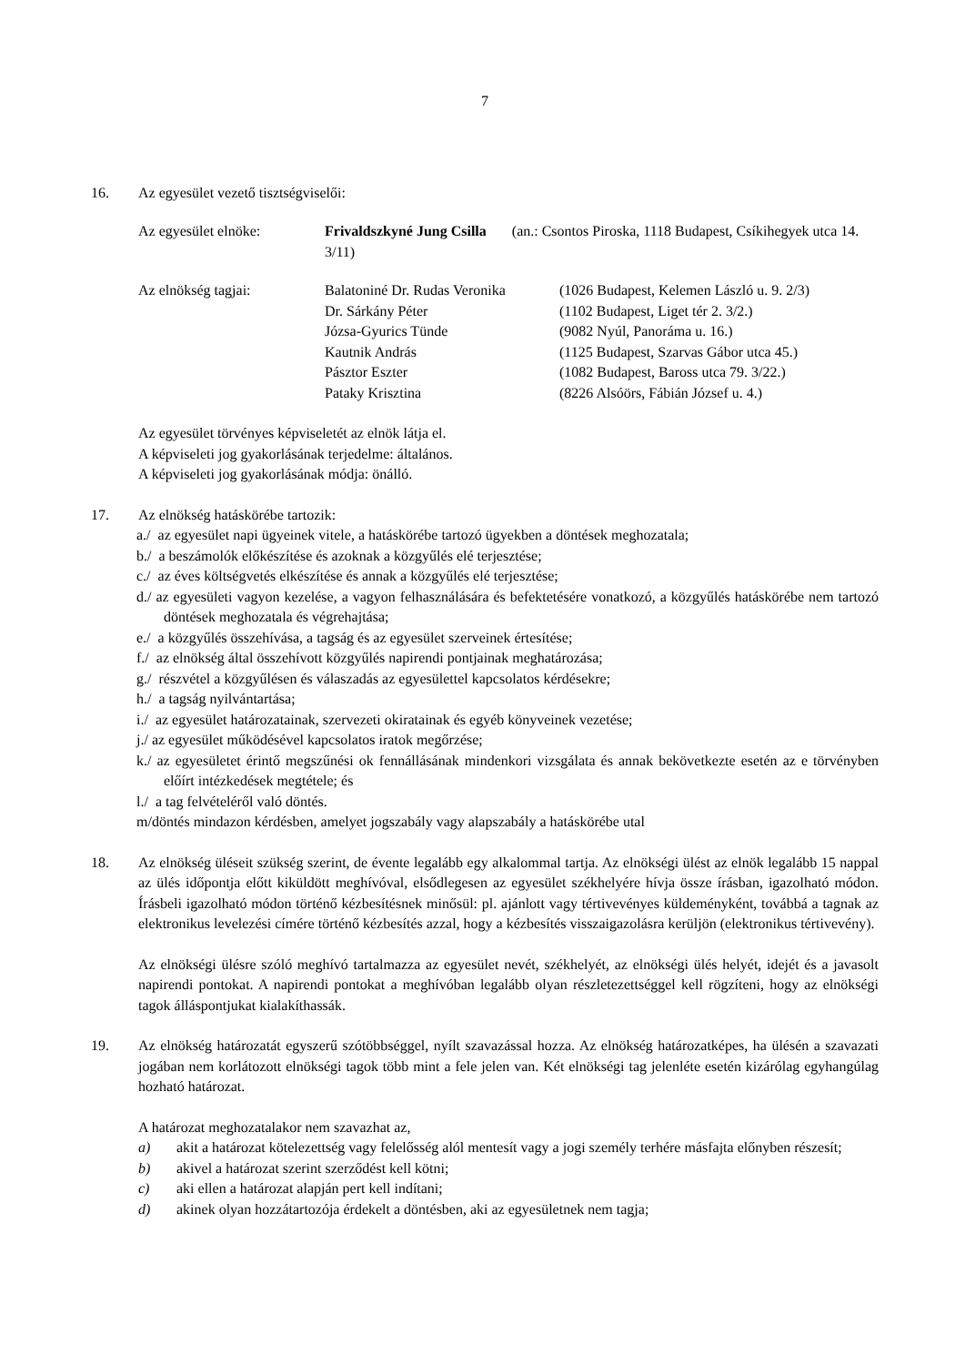7
16. Az egyesület vezető tisztségviselői:
| Az egyesület elnöke: | Frivaldszkyné Jung Csilla (an.: Csontos Piroska, 1118 Budapest, Csíkihegyek utca 14. 3/11) | |
| Az elnökség tagjai: | Balatoniné Dr. Rudas Veronika Dr. Sárkány Péter Józsa-Gyurics Tünde Kautnik András Pásztor Eszter Pataky Krisztina | (1026 Budapest, Kelemen László u. 9. 2/3) (1102 Budapest, Liget tér 2. 3/2.) (9082 Nyúl, Panoráma u. 16.) (1125 Budapest, Szarvas Gábor utca 45.) (1082 Budapest, Baross utca 79. 3/22.) (8226 Alsóörs, Fábián József u. 4.) |
Az egyesület törvényes képviseletét az elnök látja el.
A képviseleti jog gyakorlásának terjedelme: általános.
A képviseleti jog gyakorlásának módja: önálló.
17. Az elnökség hatáskörébe tartozik:
a./ az egyesület napi ügyeinek vitele, a hatáskörébe tartozó ügyekben a döntések meghozatala;
b./ a beszámolók előkészítése és azoknak a közgyűlés elé terjesztése;
c./ az éves költségvetés elkészítése és annak a közgyűlés elé terjesztése;
d./ az egyesületi vagyon kezelése, a vagyon felhasználására és befektetésére vonatkozó, a közgyűlés hatáskörébe nem tartozó döntések meghozatala és végrehajtása;
e./ a közgyűlés összehívása, a tagság és az egyesület szerveinek értesítése;
f./ az elnökség által összehívott közgyűlés napirendi pontjainak meghatározása;
g./ részvétel a közgyűlésen és válaszadás az egyesülettel kapcsolatos kérdésekre;
h./ a tagság nyilvántartása;
i./ az egyesület határozatainak, szervezeti okiratainak és egyéb könyveinek vezetése;
j./ az egyesület működésével kapcsolatos iratok megőrzése;
k./ az egyesületet érintő megszűnési ok fennállásának mindenkori vizsgálata és annak bekövetkezte esetén az e törvényben előírt intézkedések megtétele; és
l./ a tag felvételéről való döntés.
m/döntés mindazon kérdésben, amelyet jogszabály vagy alapszabály a hatáskörébe utal
18. Az elnökség üléseit szükség szerint, de évente legalább egy alkalommal tartja. Az elnökségi ülést az elnök legalább 15 nappal az ülés időpontja előtt kiküldött meghívóval, elsődlegesen az egyesület székhelyére hívja össze írásban, igazolható módon. Írásbeli igazolható módon történő kézbesítésnek minősül: pl. ajánlott vagy tértivevényes küldeményként, továbbá a tagnak az elektronikus levelezési címére történő kézbesítés azzal, hogy a kézbesítés visszaigazolásra kerüljön (elektronikus tértivevény).
Az elnökségi ülésre szóló meghívó tartalmazza az egyesület nevét, székhelyét, az elnökségi ülés helyét, idejét és a javasolt napirendi pontokat. A napirendi pontokat a meghívóban legalább olyan részletezettséggel kell rögzíteni, hogy az elnökségi tagok álláspontjukat kialakíthassák.
19. Az elnökség határozatát egyszerű szótöbbséggel, nyílt szavazással hozza. Az elnökség határozatképes, ha ülésén a szavazati jogában nem korlátozott elnökségi tagok több mint a fele jelen van. Két elnökségi tag jelenléte esetén kizárólag egyhangúlag hozható határozat.
A határozat meghozatalakor nem szavazhat az,
a) akit a határozat kötelezettség vagy felelősség alól mentesít vagy a jogi személy terhére másfajta előnyben részesít;
b) akivel a határozat szerint szerződést kell kötni;
c) aki ellen a határozat alapján pert kell indítani;
d) akinek olyan hozzátartozója érdekelt a döntésben, aki az egyesületnek nem tagja;